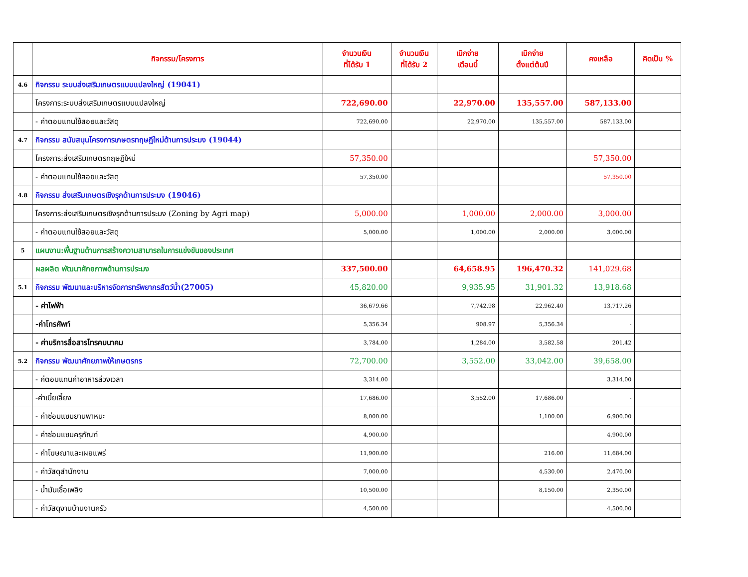| | กิจกรรม/โครงการ | จำนวนเงิน ที่ได้รับ 1 | จำนวนเงิน ที่ได้รับ 2 | เบิกจ่าย เดือนนี้ | เบิกจ่าย ตั้งแต่ต้นปี | คงเหลือ | คิดเป็น % |
| --- | --- | --- | --- | --- | --- | --- | --- |
| 4.6 | กิจกรรม ระบบส่งเสริมเกษตรแบบแปลงใหญ่ (19041) | | | | | | |
| | โครงการ:ระบบส่งเสริมเกษตรแบบแปลงใหญ่ | 722,690.00 | | 22,970.00 | 135,557.00 | 587,133.00 | |
| | - ค่าตอบแทนใช้สอยและวัสดุ | 722,690.00 | | 22,970.00 | 135,557.00 | 587,133.00 | |
| 4.7 | กิจกรรม สนับสนุนโครงการเกษตรทฤษฎีใหม่ด้านการประมง (19044) | | | | | | |
| | โครงการ:ส่งเสริมเกษตรทฤษฎีใหม่ | 57,350.00 | | | | 57,350.00 | |
| | - ค่าตอบแทนใช้สอยและวัสดุ | 57,350.00 | | | | 57,350.00 | |
| 4.8 | กิจกรรม ส่งเสริมเกษตรเชิงรุกด้านการประมง (19046) | | | | | | |
| | โครงการ:ส่งเสริมเกษตรเชิงรุกด้านการประมง (Zoning by Agri map) | 5,000.00 | | 1,000.00 | 2,000.00 | 3,000.00 | |
| | - ค่าตอบแทนใช้สอยและวัสดุ | 5,000.00 | | 1,000.00 | 2,000.00 | 3,000.00 | |
| 5 | แผนงาน:พื้นฐานด้านการสร้างความสามารถในการแข่งขันของประเทศ | | | | | | |
| | ผลผลิต พัฒนาศักยภาพด้านการประมง | 337,500.00 | | 64,658.95 | 196,470.32 | 141,029.68 | |
| 5.1 | กิจกรรม พัฒนาและบริหารจัดการทรัพยากรสัตว์น้ำ(27005) | 45,820.00 | | 9,935.95 | 31,901.32 | 13,918.68 | |
| | - ค่าไฟฟ้า | 36,679.66 | | 7,742.98 | 22,962.40 | 13,717.26 | |
| | -ค่าโทรศัพท์ | 5,356.34 | | 908.97 | 5,356.34 | - | |
| | - ค่าบริการสื่อสารโทรคมนาคม | 3,784.00 | | 1,284.00 | 3,582.58 | 201.42 | |
| 5.2 | กิจกรรม พัฒนาศักยภาพให้เกษตรกร | 72,700.00 | | 3,552.00 | 33,042.00 | 39,658.00 | |
| | - ค่ตอบแทนค่าอาหารล่วงเวลา | 3,314.00 | | | | 3,314.00 | |
| | -ค่าเบี้ยเลี้ยง | 17,686.00 | | 3,552.00 | 17,686.00 | - | |
| | - ค่าซ่อมแซมยานพาหนะ | 8,000.00 | | | 1,100.00 | 6,900.00 | |
| | - ค่าซ่อมแซมครุภัณฑ์ | 4,900.00 | | | | 4,900.00 | |
| | - ค่าโฆษณาและเผยแพร่ | 11,900.00 | | | 216.00 | 11,684.00 | |
| | - ค่าวัสดุสำนักงาน | 7,000.00 | | | 4,530.00 | 2,470.00 | |
| | - น้ำมันเชื้อเพลิง | 10,500.00 | | | 8,150.00 | 2,350.00 | |
| | - ค่าวัสดุงานบ้านงานครัว | 4,500.00 | | | | 4,500.00 | |